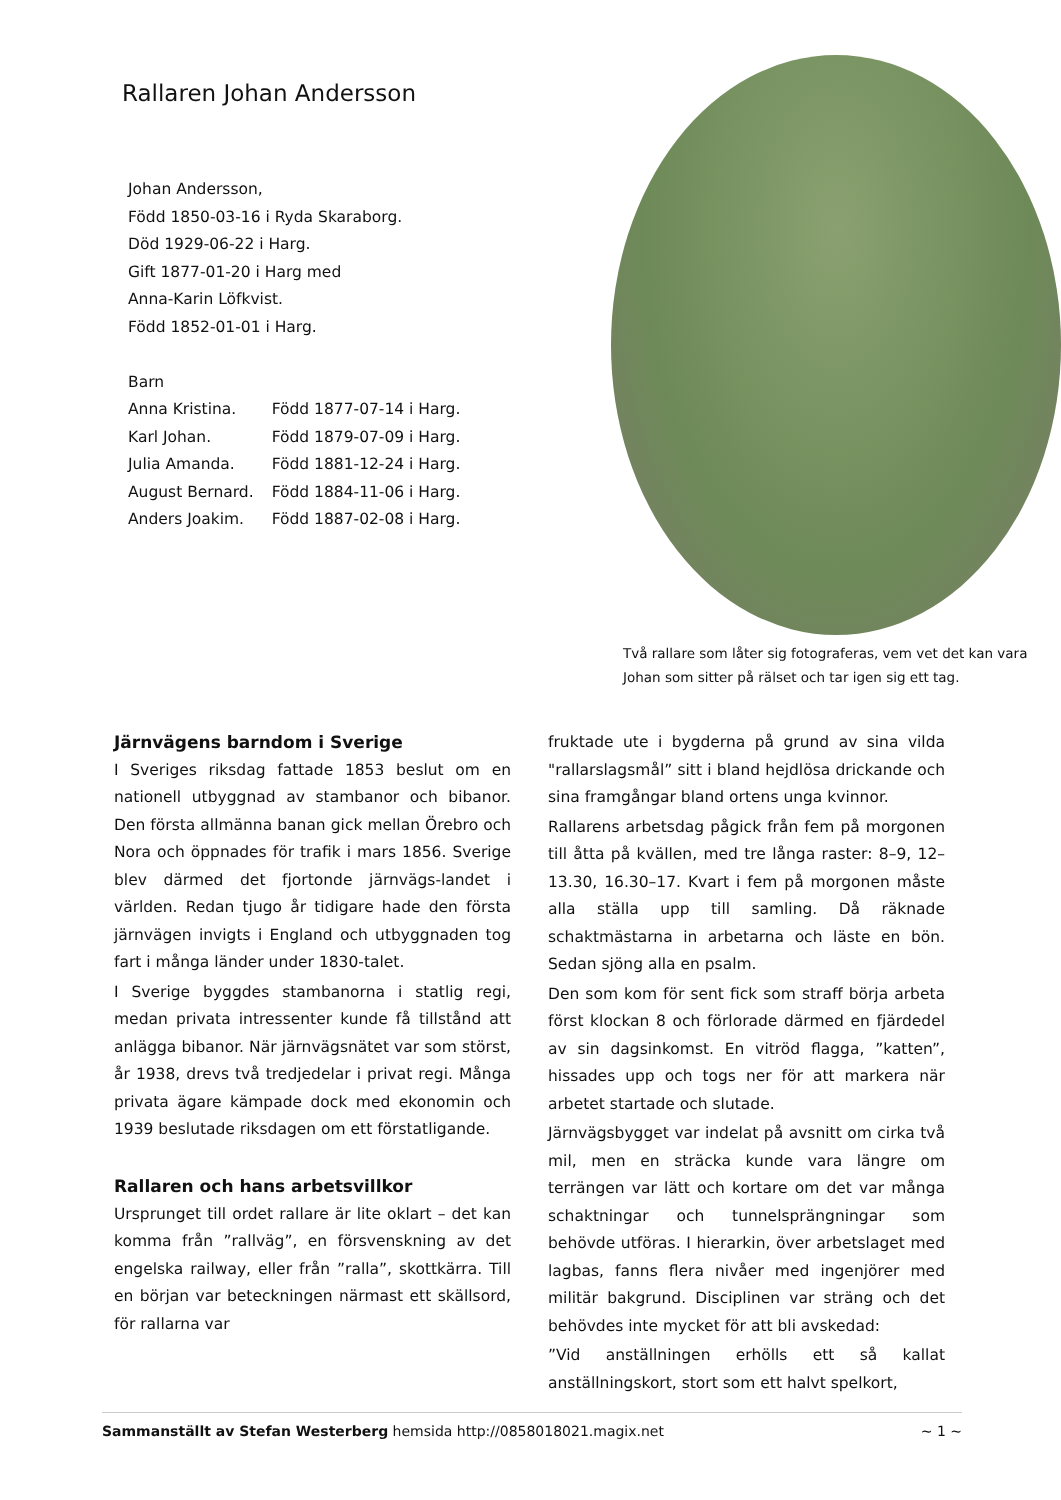Rallaren Johan Andersson
Johan Andersson,
Född 1850-03-16 i Ryda Skaraborg.
Död 1929-06-22 i Harg.
Gift 1877-01-20 i Harg med
Anna-Karin Löfkvist.
Född 1852-01-01 i Harg.
Barn
| Anna Kristina. | Född 1877-07-14 i Harg. |
| Karl Johan. | Född 1879-07-09 i Harg. |
| Julia Amanda. | Född 1881-12-24 i Harg. |
| August Bernard. | Född 1884-11-06 i Harg. |
| Anders Joakim. | Född 1887-02-08 i Harg. |
Två rallare som låter sig fotograferas, vem vet det kan vara Johan som sitter på rälset och tar igen sig ett tag.
Järnvägens barndom i Sverige
I Sveriges riksdag fattade 1853 beslut om en nationell utbyggnad av stambanor och bibanor. Den första allmänna banan gick mellan Örebro och Nora och öppnades för trafik i mars 1856. Sverige blev därmed det fjortonde järnvägs-landet i världen. Redan tjugo år tidigare hade den första järnvägen invigts i England och utbyggnaden tog fart i många länder under 1830-talet.
I Sverige byggdes stambanorna i statlig regi, medan privata intressenter kunde få tillstånd att anlägga bibanor. När järnvägsnätet var som störst, år 1938, drevs två tredjedelar i privat regi. Många privata ägare kämpade dock med ekonomin och 1939 beslutade riksdagen om ett förstatligande.
Rallaren och hans arbetsvillkor
Ursprunget till ordet rallare är lite oklart – det kan komma från ”rallväg”, en försvenskning av det engelska railway, eller från ”ralla”, skottkärra. Till en början var beteckningen närmast ett skällsord, för rallarna var
fruktade ute i bygderna på grund av sina vilda "rallarslagsmål” sitt i bland hejdlösa drickande och sina framgångar bland ortens unga kvinnor.
Rallarens arbetsdag pågick från fem på morgonen till åtta på kvällen, med tre långa raster: 8–9, 12–13.30, 16.30–17. Kvart i fem på morgonen måste alla ställa upp till samling. Då räknade schaktmästarna in arbetarna och läste en bön. Sedan sjöng alla en psalm.
Den som kom för sent fick som straff börja arbeta först klockan 8 och förlorade därmed en fjärdedel av sin dagsinkomst. En vitröd flagga, ”katten”, hissades upp och togs ner för att markera när arbetet startade och slutade.
Järnvägsbygget var indelat på avsnitt om cirka två mil, men en sträcka kunde vara längre om terrängen var lätt och kortare om det var många schaktningar och tunnelsprängningar som behövde utföras. I hierarkin, över arbetslaget med lagbas, fanns flera nivåer med ingenjörer med militär bakgrund. Disciplinen var sträng och det behövdes inte mycket för att bli avskedad:
”Vid anställningen erhölls ett så kallat anställningskort, stort som ett halvt spelkort,
Sammanställt av Stefan Westerberg hemsida http://0858018021.magix.net ~ 1 ~